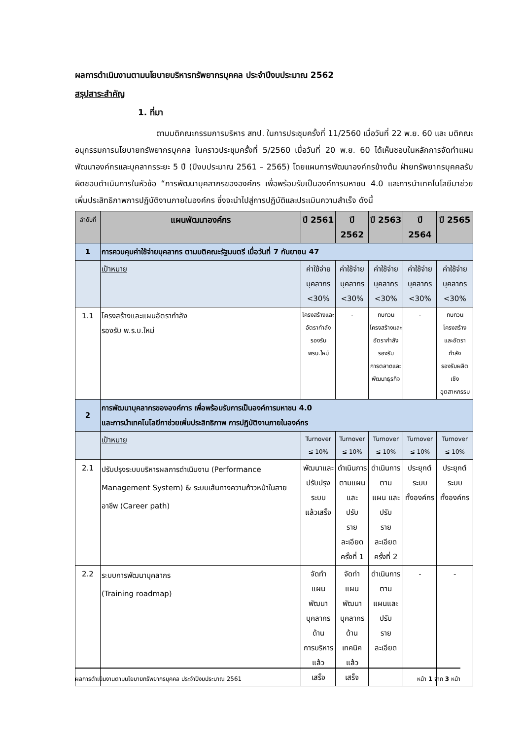ผลการดำเนินงานตามนโยบายบริหารทรัพยากรบุคคล ประจำปีงบประมาณ 2562
สรุปสาระสำคัญ
1. ที่มา
ตามมติคณะกรรมการบริหาร สทป. ในการประชุมครั้งที่ 11/2560 เมื่อวันที่ 22 พ.ย. 60 และ มติคณะอนุกรรมการนโยบายทรัพยากรบุคคล ในคราวประชุมครั้งที่ 5/2560 เมื่อวันที่ 20 พ.ย. 60 ได้เห็นชอบในหลักการจัดทำแผนพัฒนาองค์กรและบุคลากรระยะ 5 ปี (ปีงบประมาณ 2561 – 2565) โดยแผนการพัฒนาองค์กรข้างต้น ฝ่ายทรัพยากรบุคคลรับผิดชอบดำเนินการในหัวข้อ “การพัฒนาบุคลากรขององค์กร เพื่อพร้อมรับเป็นองค์การมหาชน 4.0 และการนำเทคโนโลยีมาช่วยเพิ่มประสิทธิภาพการปฏิบัติงานภายในองค์กร ซึ่งจะนำไปสู่การปฏิบัติและประเมินความสำเร็จ ดังนี้
| ลำดับที่ | แผนพัฒนาองค์กร | ปี 2561 | ปี 2562 | ปี 2563 | ปี 2564 | ปี 2565 |
| --- | --- | --- | --- | --- | --- | --- |
| 1 | การควบคุมค่าใช้จ่ายบุคลากร ตามมติคณะรัฐมนตรี เมื่อวันที่ 7 กันยายน 47 | | | | | |
| | เป้าหมาย | ค่าใช้จ่าย บุคลากร <30% | ค่าใช้จ่าย บุคลากร <30% | ค่าใช้จ่าย บุคลากร <30% | ค่าใช้จ่าย บุคลากร <30% | ค่าใช้จ่าย บุคลากร <30% |
| 1.1 | โครงสร้างและแผนอัตรากำลัง รองรับ พ.ร.บ.ใหม่ | โครงสร้างและ อัตรากำลังรองรับ พรบ.ใหม่ | - | ทบทวน โครงสร้างและ อัตรากำลังรองรับ การตลาดและ พัฒนาธุรกิจ | - | ทบทวนโครงสร้าง และอัตรากำลัง รองรับผลิตเชิง อุตสาหกรรม |
| 2 | การพัฒนาบุคลากรขององค์การ เพื่อพร้อมรับการเป็นองค์การมหาชน 4.0 และการนำเทคโนโลยีกาช่วยเพิ่มประสิทธิภาพ การปฏิบัติงานภายในองค์กร | | | | | |
| | เป้าหมาย | Turnover ≤ 10% | Turnover ≤ 10% | Turnover ≤ 10% | Turnover ≤ 10% | Turnover ≤ 10% |
| 2.1 | ปรับปรุงระบบบริหารผลการดำเนินงาน (Performance Management System) & ระบบเส้นทางความก้าวหน้าในสายอาชีพ (Career path) | พัฒนาและ ปรับปรุงระบบ แล้วเสร็จ | ดำเนินการ ตามแผนและ ปรับ รายละเอียด ครั้งที่ 1 | ดำเนินการตาม แผน และปรับ รายละเอียด ครั้งที่ 2 | ประยุกต์ระบบ ทั้งองค์กร | ประยุกต์ระบบ ทั้งองค์กร |
| 2.2 | ระบบการพัฒนาบุคลากร (Training roadmap) | จัดทำ แผนพัฒนา บุคลากรด้าน การบริหารแล้ว เสร็จ | จัดทำ แผนพัฒนา บุคลากรด้าน เทคนิคแล้ว เสร็จ | ดำเนินการตาม แผนและ ปรับ รายละเอียด | - | - |
ผลการดำเนินงานตามนโยบายทรัพยากรบุคคล ประจำปีงบประมาณ 2561 หน้า 1 จาก 3 หน้า